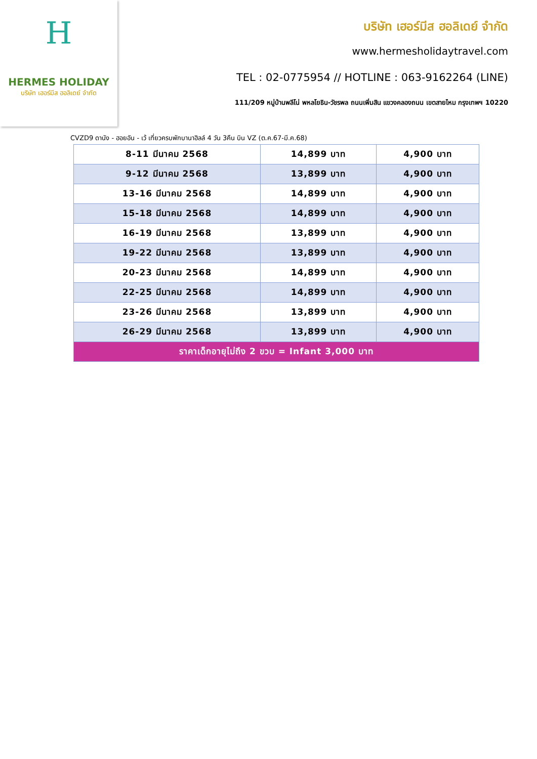H
HERMES HOLIDAY
บริษัท เฮอร์มีส ฮอลิเดย์ จำกัด
บริษัท เฮอร์มีส ฮอลิเดย์ จำกัด
www.hermesholidaytravel.com
TEL : 02-0775954 // HOTLINE : 063-9162264 (LINE)
111/209 หมู่บ้านพลีโน่ พหลโยธิน-วัชรพล ถนนเพิ่มสิน แขวงคลองถนน เขตสายไหม กรุงเทพฯ 10220
CVZD9 ดานัง - ฮอยอัน - เว้ เที่ยวครบพักบานาฮิลล์ 4 วัน 3คืน บิน VZ (ต.ค.67-มี.ค.68)
| 8-11 มีนาคม 2568 | 14,899 บาท | 4,900 บาท |
| 9-12 มีนาคม 2568 | 13,899 บาท | 4,900 บาท |
| 13-16 มีนาคม 2568 | 14,899 บาท | 4,900 บาท |
| 15-18 มีนาคม 2568 | 14,899 บาท | 4,900 บาท |
| 16-19 มีนาคม 2568 | 13,899 บาท | 4,900 บาท |
| 19-22 มีนาคม 2568 | 13,899 บาท | 4,900 บาท |
| 20-23 มีนาคม 2568 | 14,899 บาท | 4,900 บาท |
| 22-25 มีนาคม 2568 | 14,899 บาท | 4,900 บาท |
| 23-26 มีนาคม 2568 | 13,899 บาท | 4,900 บาท |
| 26-29 มีนาคม 2568 | 13,899 บาท | 4,900 บาท |
| ราคาเด็กอายุไม่ถึง 2 ขวบ = Infant 3,000 บาท | | |